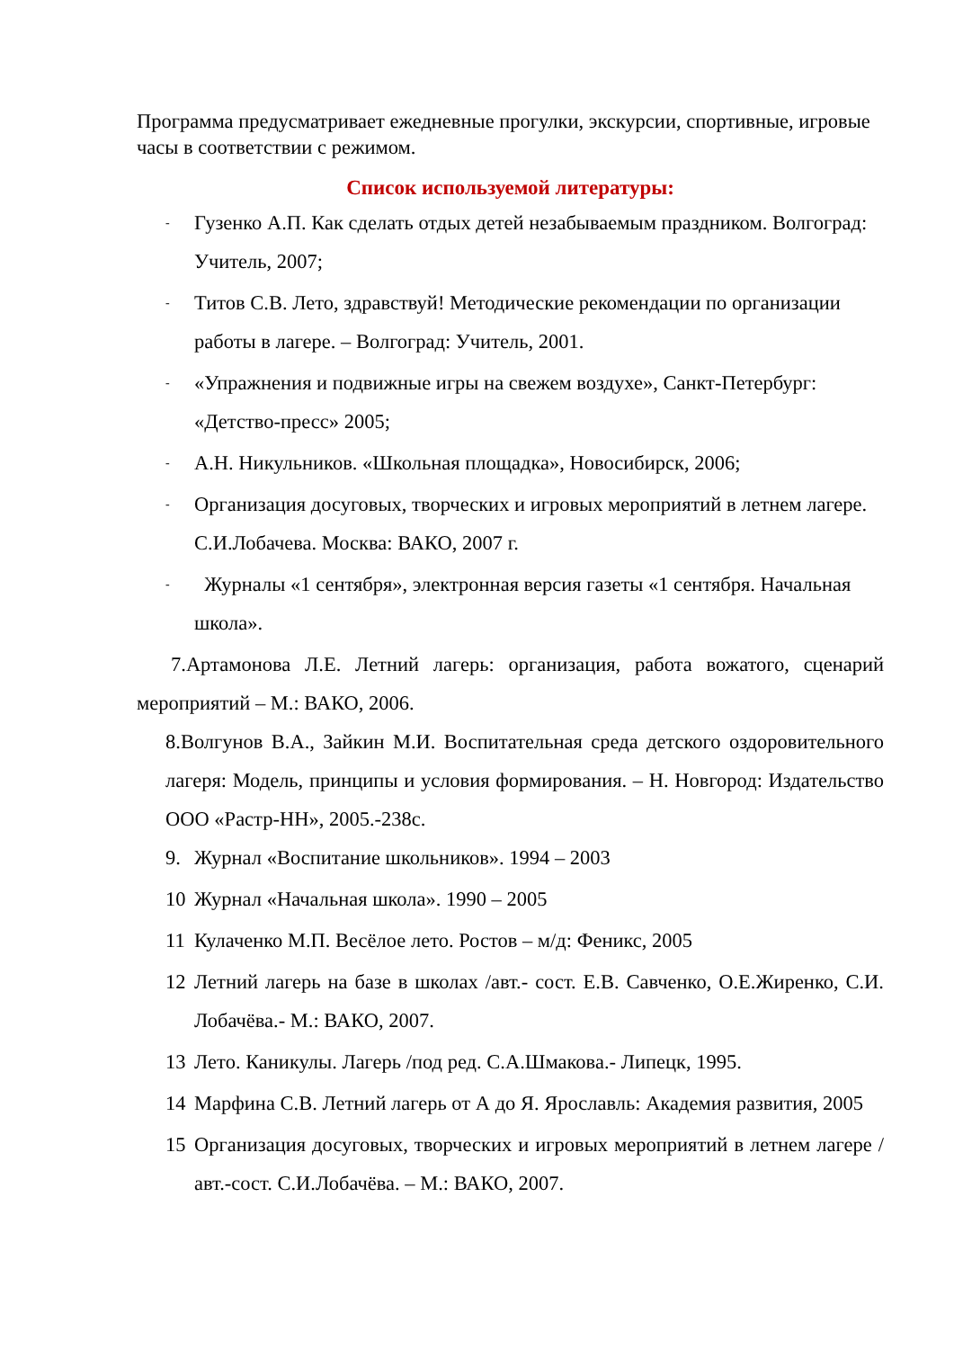Программа предусматривает ежедневные прогулки, экскурсии, спортивные, игровые часы в соответствии с режимом.
Список используемой литературы:
- Гузенко А.П. Как сделать отдых детей незабываемым праздником. Волгоград: Учитель, 2007;
- Титов С.В. Лето, здравствуй! Методические рекомендации по организации работы в лагере. – Волгоград: Учитель, 2001.
- «Упражнения и подвижные игры на свежем воздухе», Санкт-Петербург: «Детство-пресс» 2005;
- А.Н. Никульников. «Школьная площадка», Новосибирск, 2006;
- Организация досуговых, творческих и игровых мероприятий в летнем лагере. С.И.Лобачева. Москва: ВАКО, 2007 г.
- Журналы «1 сентября», электронная версия газеты «1 сентября. Начальная школа».
7.Артамонова Л.Е. Летний лагерь: организация, работа вожатого, сценарий мероприятий – М.: ВАКО, 2006.
8.Волгунов В.А., Зайкин М.И. Воспитательная среда детского оздоровительного лагеря: Модель, принципы и условия формирования. – Н. Новгород: Издательство ООО «Растр-НН», 2005.-238с.
9. Журнал «Воспитание школьников». 1994 – 2003
10 Журнал «Начальная школа». 1990 – 2005
11 Кулаченко М.П. Весёлое лето. Ростов – м/д: Феникс, 2005
12 Летний лагерь на базе в школах /авт.- сост. Е.В. Савченко, О.Е.Жиренко, С.И. Лобачёва.- М.: ВАКО, 2007.
13 Лето. Каникулы. Лагерь /под ред. С.А.Шмакова.- Липецк, 1995.
14 Марфина С.В. Летний лагерь от А до Я. Ярославль: Академия развития, 2005
15 Организация досуговых, творческих и игровых мероприятий в летнем лагере /авт.-сост. С.И.Лобачёва. – М.: ВАКО, 2007.